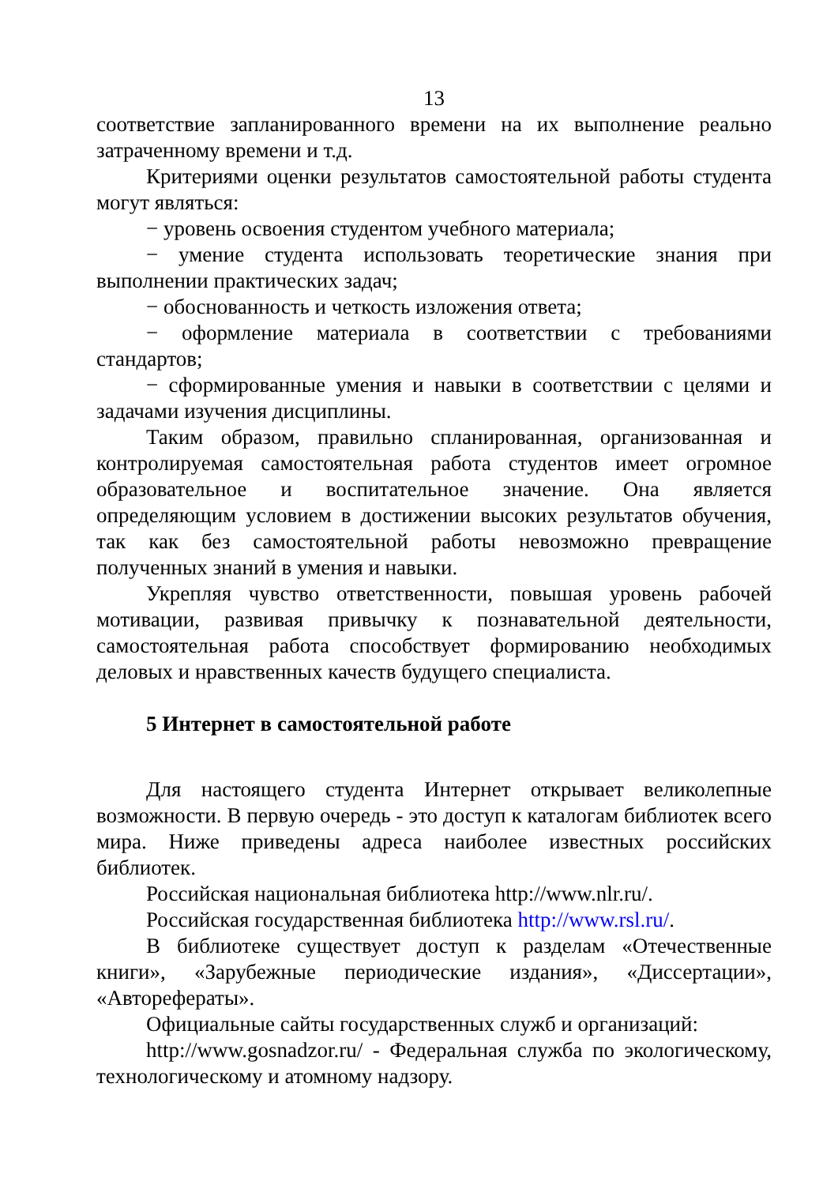13
соответствие запланированного времени на их выполнение реально затраченному времени и т.д.
Критериями оценки результатов самостоятельной работы студента могут являться:
− уровень освоения студентом учебного материала;
− умение студента использовать теоретические знания при выполнении практических задач;
− обоснованность и четкость изложения ответа;
− оформление материала в соответствии с требованиями стандартов;
− сформированные умения и навыки в соответствии с целями и задачами изучения дисциплины.
Таким образом, правильно спланированная, организованная и контролируемая самостоятельная работа студентов имеет огромное образовательное и воспитательное значение. Она является определяющим условием в достижении высоких результатов обучения, так как без самостоятельной работы невозможно превращение полученных знаний в умения и навыки.
Укрепляя чувство ответственности, повышая уровень рабочей мотивации, развивая привычку к познавательной деятельности, самостоятельная работа способствует формированию необходимых деловых и нравственных качеств будущего специалиста.
5 Интернет в самостоятельной работе
Для настоящего студента Интернет открывает великолепные возможности. В первую очередь - это доступ к каталогам библиотек всего мира. Ниже приведены адреса наиболее известных российских библиотек.
Российская национальная библиотека http://www.nlr.ru/.
Российская государственная библиотека http://www.rsl.ru/.
В библиотеке существует доступ к разделам «Отечественные книги», «Зарубежные периодические издания», «Диссертации», «Авторефераты».
Официальные сайты государственных служб и организаций:
http://www.gosnadzor.ru/ - Федеральная служба по экологическому, технологическому и атомному надзору.